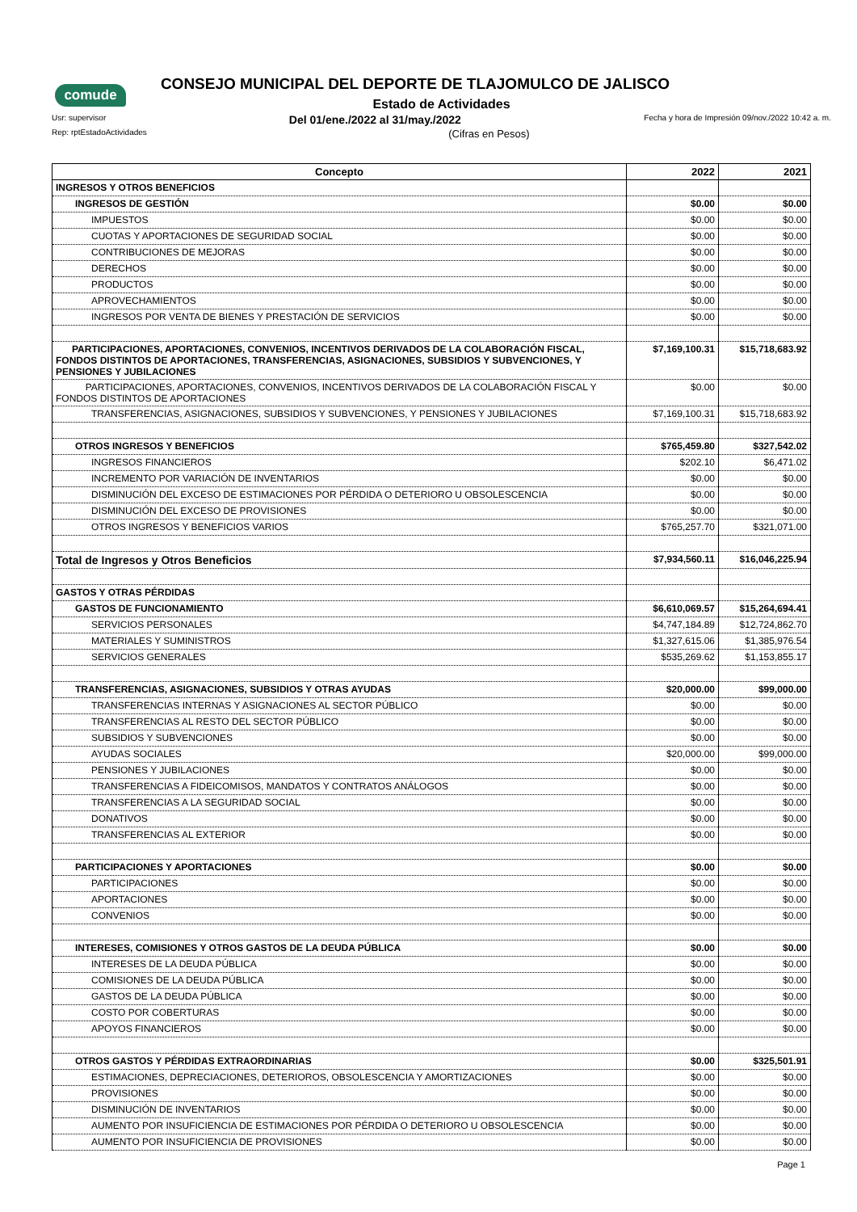comude
CONSEJO MUNICIPAL DEL DEPORTE DE TLAJOMULCO DE JALISCO
Estado de Actividades
Usr: supervisor Del 01/ene./2022 al 31/may./2022 Fecha y hora de Impresión 09/nov./2022 10:42 a. m.
Rep: rptEstadoActividades (Cifras en Pesos)
| Concepto | 2022 | 2021 |
| --- | --- | --- |
| INGRESOS Y OTROS BENEFICIOS | | |
| INGRESOS DE GESTIÓN | $0.00 | $0.00 |
| IMPUESTOS | $0.00 | $0.00 |
| CUOTAS Y APORTACIONES DE SEGURIDAD SOCIAL | $0.00 | $0.00 |
| CONTRIBUCIONES DE MEJORAS | $0.00 | $0.00 |
| DERECHOS | $0.00 | $0.00 |
| PRODUCTOS | $0.00 | $0.00 |
| APROVECHAMIENTOS | $0.00 | $0.00 |
| INGRESOS POR VENTA DE BIENES Y PRESTACIÓN DE SERVICIOS | $0.00 | $0.00 |
| PARTICIPACIONES, APORTACIONES, CONVENIOS, INCENTIVOS DERIVADOS DE LA COLABORACIÓN FISCAL, FONDOS DISTINTOS DE APORTACIONES, TRANSFERENCIAS, ASIGNACIONES, SUBSIDIOS Y SUBVENCIONES, Y PENSIONES Y JUBILACIONES | $7,169,100.31 | $15,718,683.92 |
| PARTICIPACIONES, APORTACIONES, CONVENIOS, INCENTIVOS DERIVADOS DE LA COLABORACIÓN FISCAL Y FONDOS DISTINTOS DE APORTACIONES | $0.00 | $0.00 |
| TRANSFERENCIAS, ASIGNACIONES, SUBSIDIOS Y SUBVENCIONES, Y PENSIONES Y JUBILACIONES | $7,169,100.31 | $15,718,683.92 |
| OTROS INGRESOS Y BENEFICIOS | $765,459.80 | $327,542.02 |
| INGRESOS FINANCIEROS | $202.10 | $6,471.02 |
| INCREMENTO POR VARIACIÓN DE INVENTARIOS | $0.00 | $0.00 |
| DISMINUCIÓN DEL EXCESO DE ESTIMACIONES POR PÉRDIDA O DETERIORO U OBSOLESCENCIA | $0.00 | $0.00 |
| DISMINUCIÓN DEL EXCESO DE PROVISIONES | $0.00 | $0.00 |
| OTROS INGRESOS Y BENEFICIOS VARIOS | $765,257.70 | $321,071.00 |
| Total de Ingresos y Otros Beneficios | $7,934,560.11 | $16,046,225.94 |
| GASTOS Y OTRAS PÉRDIDAS | | |
| GASTOS DE FUNCIONAMIENTO | $6,610,069.57 | $15,264,694.41 |
| SERVICIOS PERSONALES | $4,747,184.89 | $12,724,862.70 |
| MATERIALES Y SUMINISTROS | $1,327,615.06 | $1,385,976.54 |
| SERVICIOS GENERALES | $535,269.62 | $1,153,855.17 |
| TRANSFERENCIAS, ASIGNACIONES, SUBSIDIOS Y OTRAS AYUDAS | $20,000.00 | $99,000.00 |
| TRANSFERENCIAS INTERNAS Y ASIGNACIONES AL SECTOR PÚBLICO | $0.00 | $0.00 |
| TRANSFERENCIAS AL RESTO DEL SECTOR PÚBLICO | $0.00 | $0.00 |
| SUBSIDIOS Y SUBVENCIONES | $0.00 | $0.00 |
| AYUDAS SOCIALES | $20,000.00 | $99,000.00 |
| PENSIONES Y JUBILACIONES | $0.00 | $0.00 |
| TRANSFERENCIAS A FIDEICOMISOS, MANDATOS Y CONTRATOS ANÁLOGOS | $0.00 | $0.00 |
| TRANSFERENCIAS A LA SEGURIDAD SOCIAL | $0.00 | $0.00 |
| DONATIVOS | $0.00 | $0.00 |
| TRANSFERENCIAS AL EXTERIOR | $0.00 | $0.00 |
| PARTICIPACIONES Y APORTACIONES | $0.00 | $0.00 |
| PARTICIPACIONES | $0.00 | $0.00 |
| APORTACIONES | $0.00 | $0.00 |
| CONVENIOS | $0.00 | $0.00 |
| INTERESES, COMISIONES Y OTROS GASTOS DE LA DEUDA PÚBLICA | $0.00 | $0.00 |
| INTERESES DE LA DEUDA PÚBLICA | $0.00 | $0.00 |
| COMISIONES DE LA DEUDA PÚBLICA | $0.00 | $0.00 |
| GASTOS DE LA DEUDA PÚBLICA | $0.00 | $0.00 |
| COSTO POR COBERTURAS | $0.00 | $0.00 |
| APOYOS FINANCIEROS | $0.00 | $0.00 |
| OTROS GASTOS Y PÉRDIDAS EXTRAORDINARIAS | $0.00 | $325,501.91 |
| ESTIMACIONES, DEPRECIACIONES, DETERIOROS, OBSOLESCENCIA Y AMORTIZACIONES | $0.00 | $0.00 |
| PROVISIONES | $0.00 | $0.00 |
| DISMINUCIÓN DE INVENTARIOS | $0.00 | $0.00 |
| AUMENTO POR INSUFICIENCIA DE ESTIMACIONES POR PÉRDIDA O DETERIORO U OBSOLESCENCIA | $0.00 | $0.00 |
| AUMENTO POR INSUFICIENCIA DE PROVISIONES | $0.00 | $0.00 |
Page 1